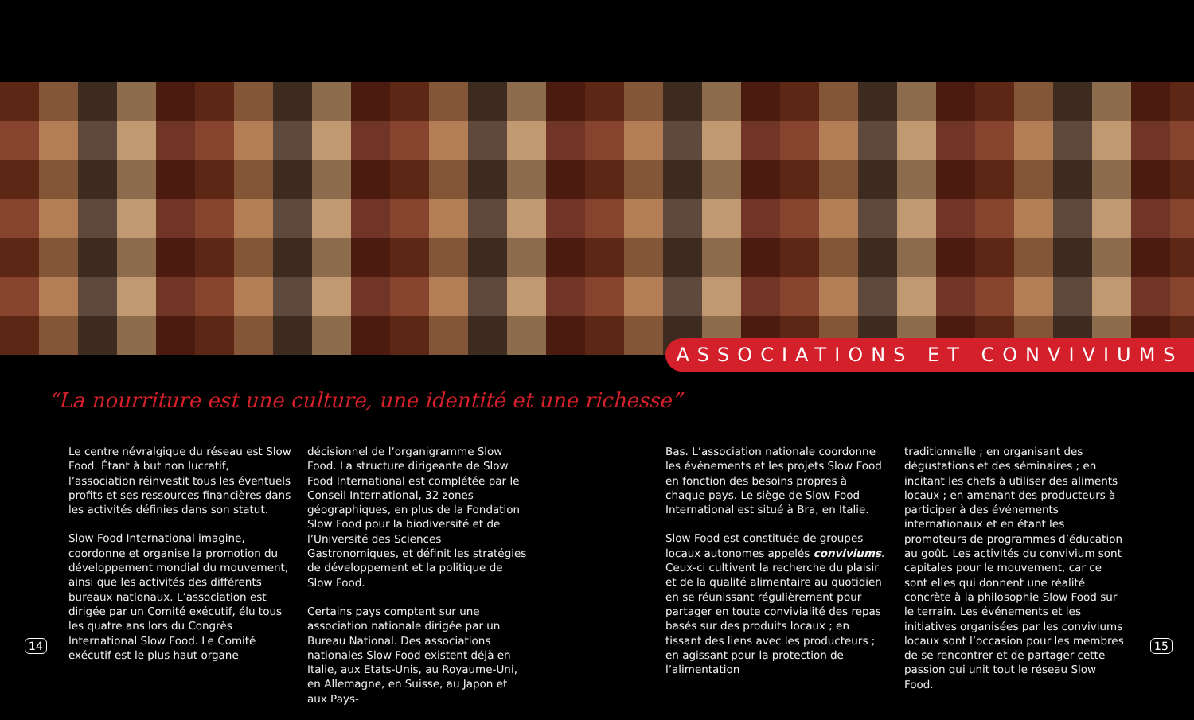ASSOCIATIONS ET CONVIVIUMS
“La nourriture est une culture, une identité et une richesse”
Le centre névralgique du réseau est Slow Food. Étant à but non lucratif, l’association réinvestit tous les éventuels profits et ses ressources financières dans les activités définies dans son statut.
Slow Food International imagine, coordonne et organise la promotion du développement mondial du mouvement, ainsi que les activités des différents bureaux nationaux. L’association est dirigée par un Comité exécutif, élu tous les quatre ans lors du Congrès International Slow Food. Le Comité exécutif est le plus haut organe
décisionnel de l’organigramme Slow Food. La structure dirigeante de Slow Food International est complétée par le Conseil International, 32 zones géographiques, en plus de la Fondation Slow Food pour la biodiversité et de l’Université des Sciences Gastronomiques, et définit les stratégies de développement et la politique de Slow Food.
Certains pays comptent sur une association nationale dirigée par un Bureau National. Des associations nationales Slow Food existent déjà en Italie, aux Etats-Unis, au Royaume-Uni, en Allemagne, en Suisse, au Japon et aux Pays-
Bas. L’association nationale coordonne les événements et les projets Slow Food en fonction des besoins propres à chaque pays. Le siège de Slow Food International est situé à Bra, en Italie.
Slow Food est constituée de groupes locaux autonomes appelés conviviums. Ceux-ci cultivent la recherche du plaisir et de la qualité alimentaire au quotidien en se réunissant régulièrement pour partager en toute convivialité des repas basés sur des produits locaux ; en tissant des liens avec les producteurs ; en agissant pour la protection de l’alimentation
traditionnelle ; en organisant des dégustations et des séminaires ; en incitant les chefs à utiliser des aliments locaux ; en amenant des producteurs à participer à des événements internationaux et en étant les promoteurs de programmes d’éducation au goût. Les activités du convivium sont capitales pour le mouvement, car ce sont elles qui donnent une réalité concrète à la philosophie Slow Food sur le terrain. Les événements et les initiatives organisées par les conviviums locaux sont l’occasion pour les membres de se rencontrer et de partager cette passion qui unit tout le réseau Slow Food.
14 15